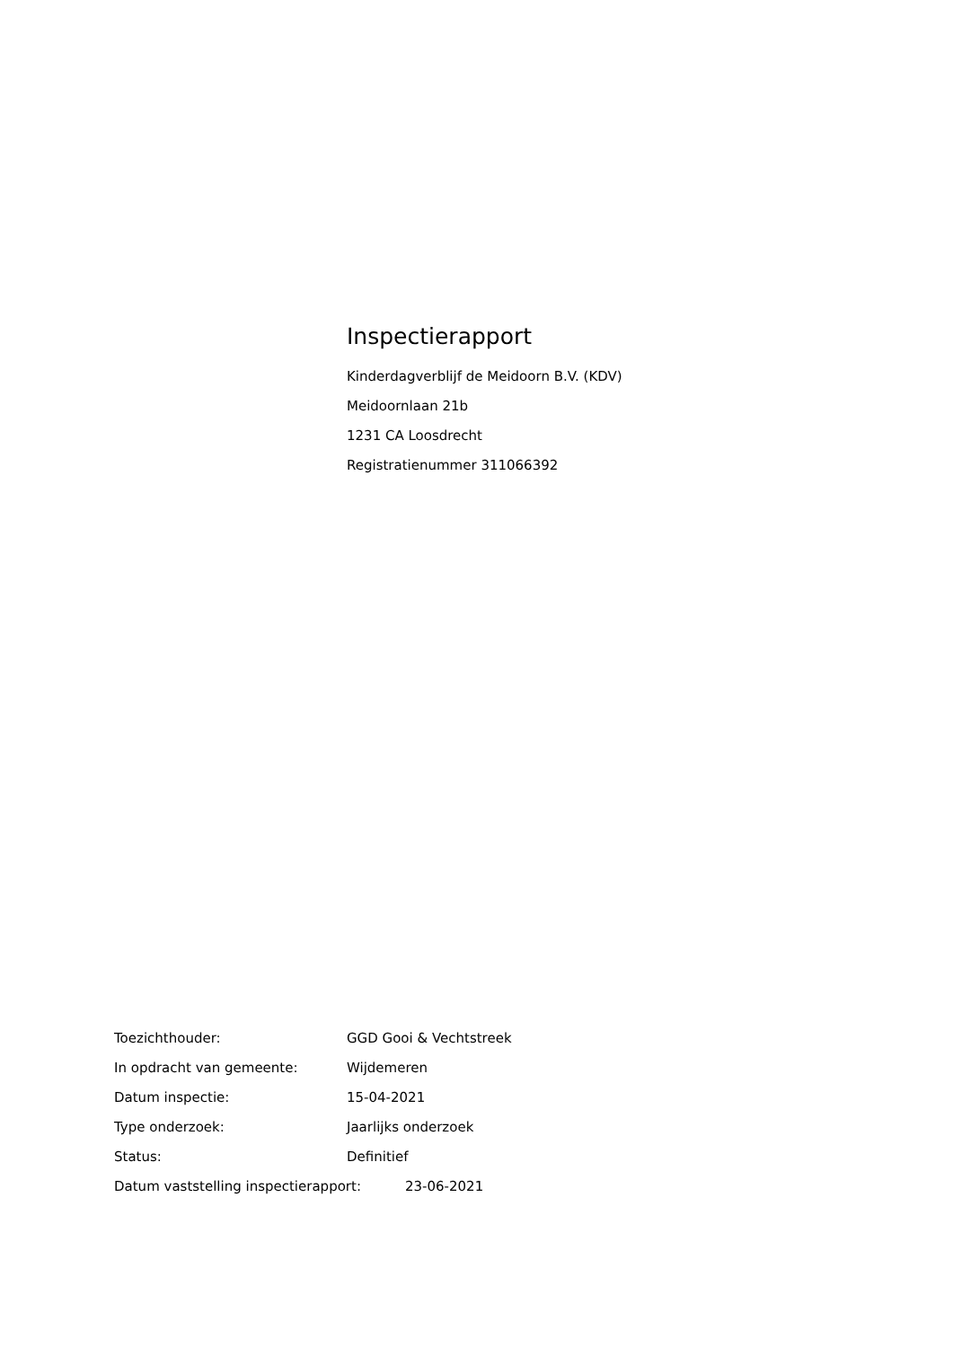Inspectierapport
Kinderdagverblijf de Meidoorn B.V. (KDV)
Meidoornlaan 21b
1231 CA Loosdrecht
Registratienummer 311066392
Toezichthouder: GGD Gooi & Vechtstreek
In opdracht van gemeente: Wijdemeren
Datum inspectie: 15-04-2021
Type onderzoek: Jaarlijks onderzoek
Status: Definitief
Datum vaststelling inspectierapport: 23-06-2021